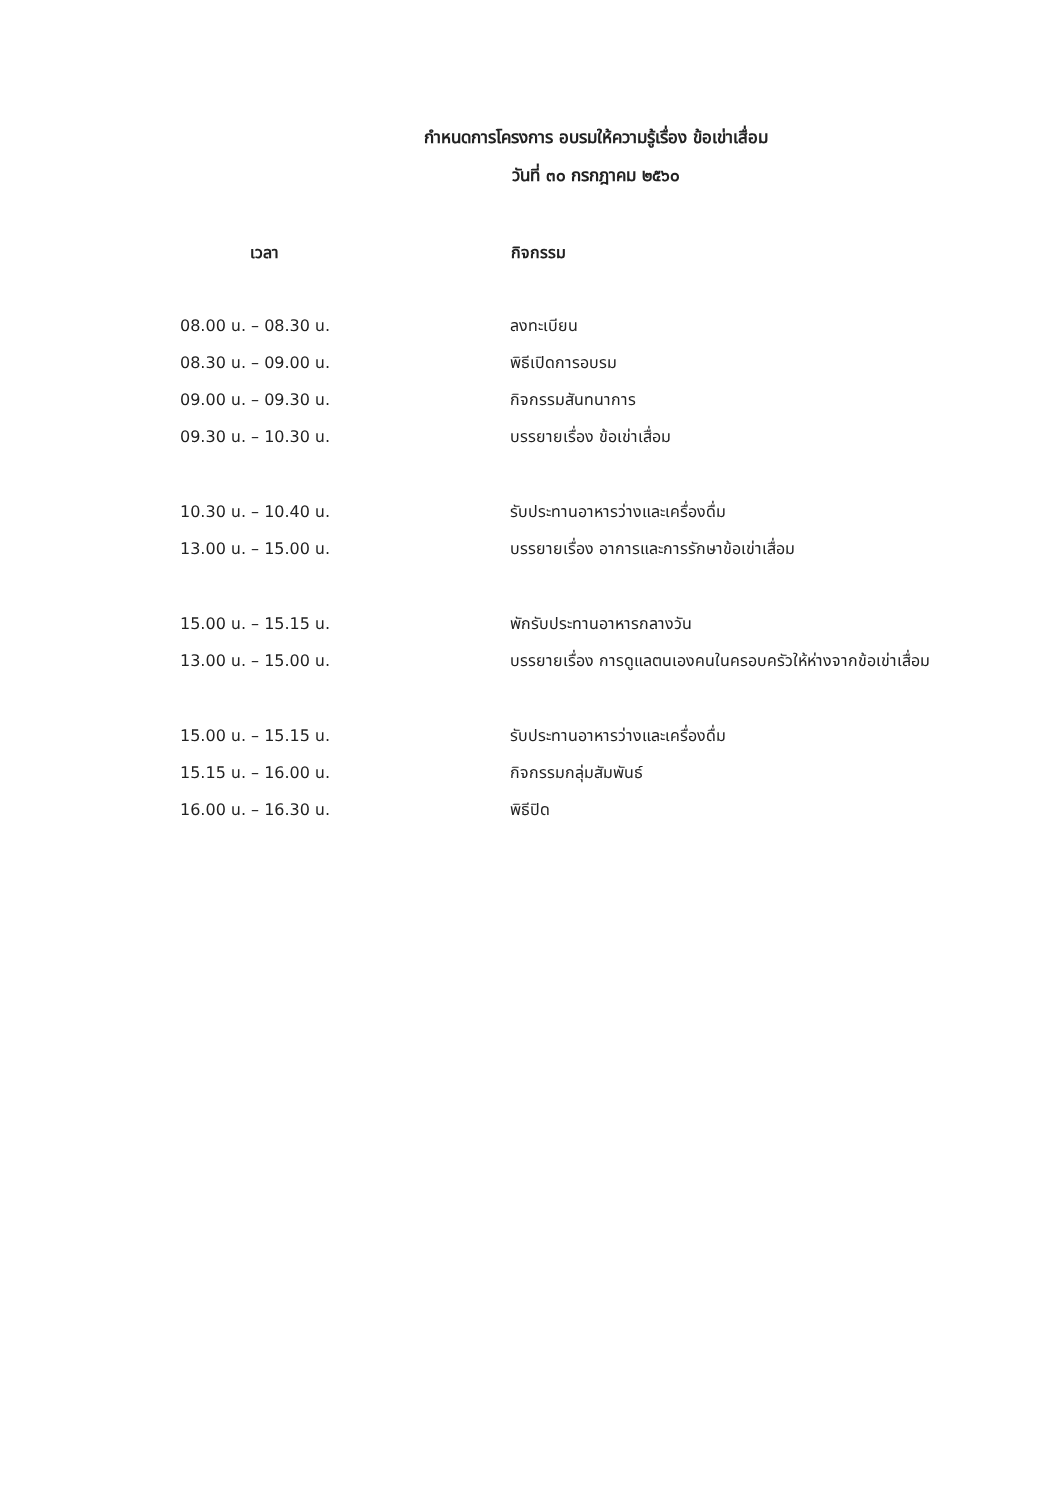กำหนดการโครงการ อบรมให้ความรู้เรื่อง ข้อเข่าเสื่อม
วันที่ ๓๐ กรกฎาคม ๒๕๖๐
| เวลา | กิจกรรม |
| --- | --- |
| 08.00 น. – 08.30 น. | ลงทะเบียน |
| 08.30 น. – 09.00 น. | พิธีเปิดการอบรม |
| 09.00 น. – 09.30 น. | กิจกรรมสันทนาการ |
| 09.30 น. – 10.30 น. | บรรยายเรื่อง ข้อเข่าเสื่อม |
| 10.30 น. – 10.40 น. | รับประทานอาหารว่างและเครื่องดื่ม |
| 13.00 น. – 15.00 น. | บรรยายเรื่อง อาการและการรักษาข้อเข่าเสื่อม |
| 15.00 น. – 15.15 น. | พักรับประทานอาหารกลางวัน |
| 13.00 น. – 15.00 น. | บรรยายเรื่อง การดูแลตนเองคนในครอบครัวให้ห่างจากข้อเข่าเสื่อม |
| 15.00 น. – 15.15 น. | รับประทานอาหารว่างและเครื่องดื่ม |
| 15.15 น. – 16.00 น. | กิจกรรมกลุ่มสัมพันธ์ |
| 16.00 น. – 16.30 น. | พิธีปิด |